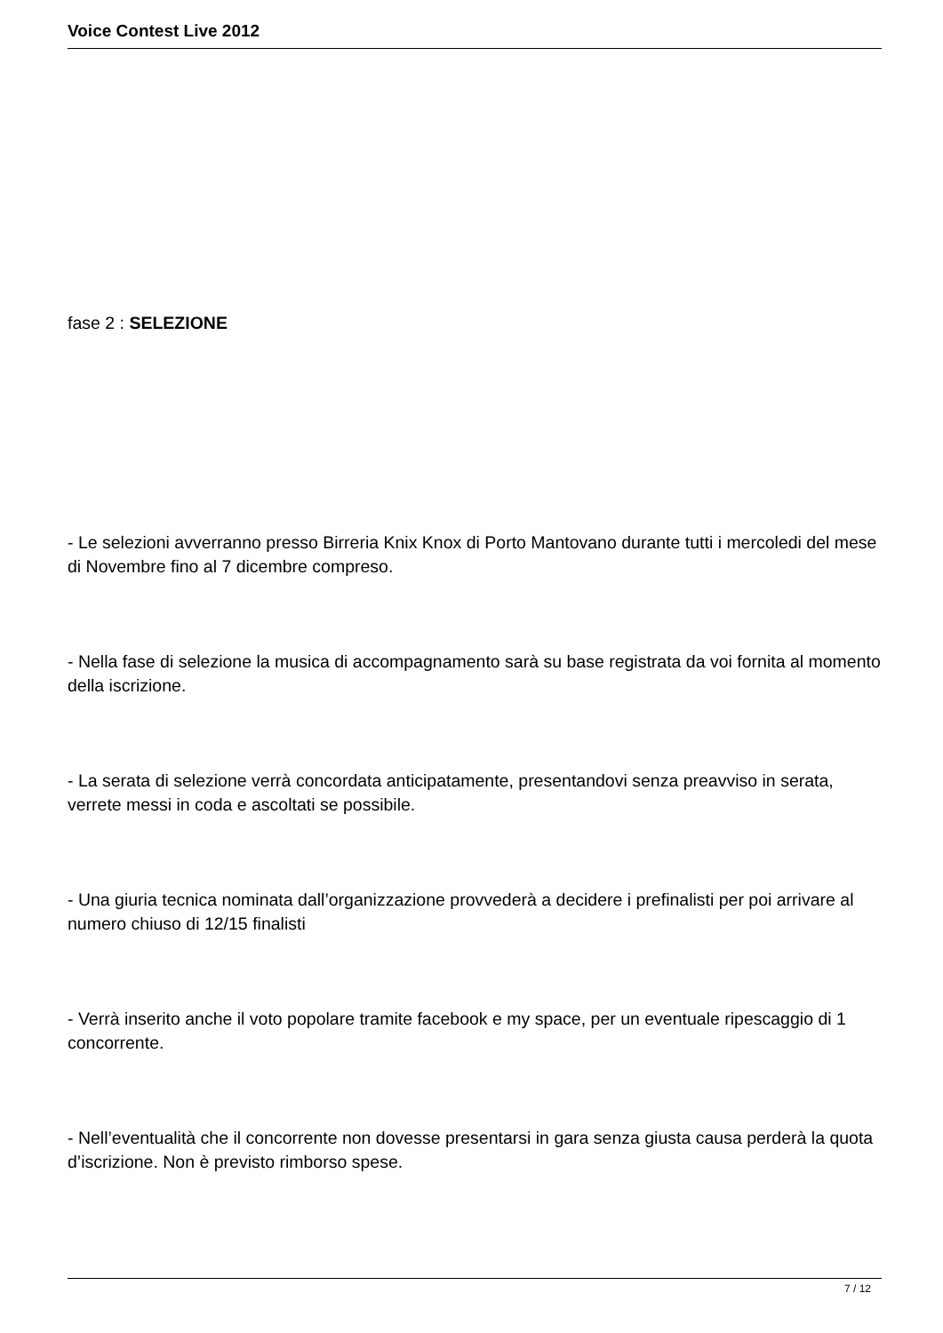Voice Contest Live 2012
fase 2 : SELEZIONE
- Le selezioni avverranno presso Birreria Knix Knox di Porto Mantovano durante tutti i mercoledi del mese di Novembre fino al 7 dicembre compreso.
- Nella fase di selezione la musica di accompagnamento sarà su base registrata da voi fornita al momento della iscrizione.
- La serata di selezione verrà concordata anticipatamente, presentandovi senza preavviso in serata, verrete messi in coda e ascoltati se possibile.
- Una giuria tecnica nominata dall’organizzazione provvederà a decidere i prefinalisti per poi arrivare al numero chiuso di 12/15 finalisti
- Verrà inserito anche il voto popolare tramite facebook e my space, per un eventuale ripescaggio di 1 concorrente.
- Nell’eventualità che il concorrente non dovesse presentarsi in gara senza giusta causa perderà la quota d’iscrizione. Non è previsto rimborso spese.
7 / 12